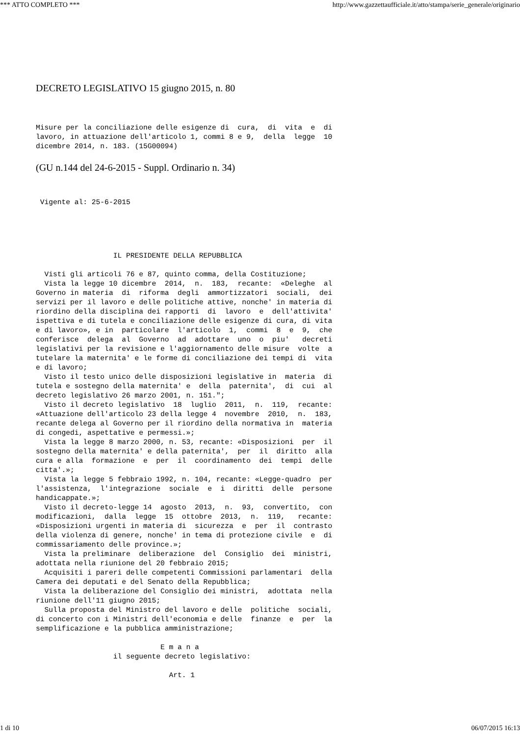*** ATTO COMPLETO *** http://www.gazzettaufficiale.it/atto/stampa/serie_generale/originario
DECRETO LEGISLATIVO 15 giugno 2015, n. 80
Misure per la conciliazione delle esigenze di  cura,  di  vita  e  di
lavoro, in attuazione dell'articolo 1, commi 8 e 9,  della  legge  10
dicembre 2014, n. 183. (15G00094)
(GU n.144 del 24-6-2015 - Suppl. Ordinario n. 34)
 Vigente al: 25-6-2015
                  IL PRESIDENTE DELLA REPUBBLICA

  Visti gli articoli 76 e 87, quinto comma, della Costituzione;
  Vista la legge 10 dicembre  2014,  n.  183,  recante:  «Deleghe  al
Governo in materia  di  riforma  degli  ammortizzatori  sociali,  dei
servizi per il lavoro e delle politiche attive, nonche' in materia di
riordino della disciplina dei rapporti  di  lavoro  e  dell'attivita'
ispettiva e di tutela e conciliazione delle esigenze di cura, di vita
e di lavoro», e in  particolare  l'articolo  1,  commi  8  e  9,  che
conferisce  delega  al  Governo  ad  adottare  uno  o  piu'   decreti
legislativi per la revisione e l'aggiornamento delle misure  volte  a
tutelare la maternita' e le forme di conciliazione dei tempi di  vita
e di lavoro;
  Visto il testo unico delle disposizioni legislative in  materia  di
tutela e sostegno della maternita' e  della  paternita',  di  cui  al
decreto legislativo 26 marzo 2001, n. 151.";
  Visto il decreto legislativo  18  luglio  2011,  n.  119,  recante:
«Attuazione dell'articolo 23 della legge 4  novembre  2010,  n.  183,
recante delega al Governo per il riordino della normativa in  materia
di congedi, aspettative e permessi.»;
  Vista la legge 8 marzo 2000, n. 53, recante: «Disposizioni  per  il
sostegno della maternita' e della paternita',  per  il  diritto  alla
cura e alla  formazione  e  per  il  coordinamento  dei  tempi  delle
citta'.»;
  Vista la legge 5 febbraio 1992, n. 104, recante: «Legge-quadro  per
l'assistenza,  l'integrazione  sociale  e  i  diritti  delle  persone
handicappate.»;
  Visto il decreto-legge 14  agosto  2013,  n.  93,  convertito,  con
modificazioni,  dalla  legge  15  ottobre  2013,  n.  119,   recante:
«Disposizioni urgenti in materia di  sicurezza  e  per  il  contrasto
della violenza di genere, nonche' in tema di protezione civile  e  di
commissariamento delle province.»;
  Vista la preliminare  deliberazione  del  Consiglio  dei  ministri,
adottata nella riunione del 20 febbraio 2015;
  Acquisiti i pareri delle competenti Commissioni parlamentari  della
Camera dei deputati e del Senato della Repubblica;
  Vista la deliberazione del Consiglio dei ministri,  adottata  nella
riunione dell'11 giugno 2015;
  Sulla proposta del Ministro del lavoro e delle  politiche  sociali,
di concerto con i Ministri dell'economia e delle  finanze  e  per  la
semplificazione e la pubblica amministrazione;

                             E m a n a
                  il seguente decreto legislativo:

                               Art. 1
1 di 10 06/07/2015 16:13